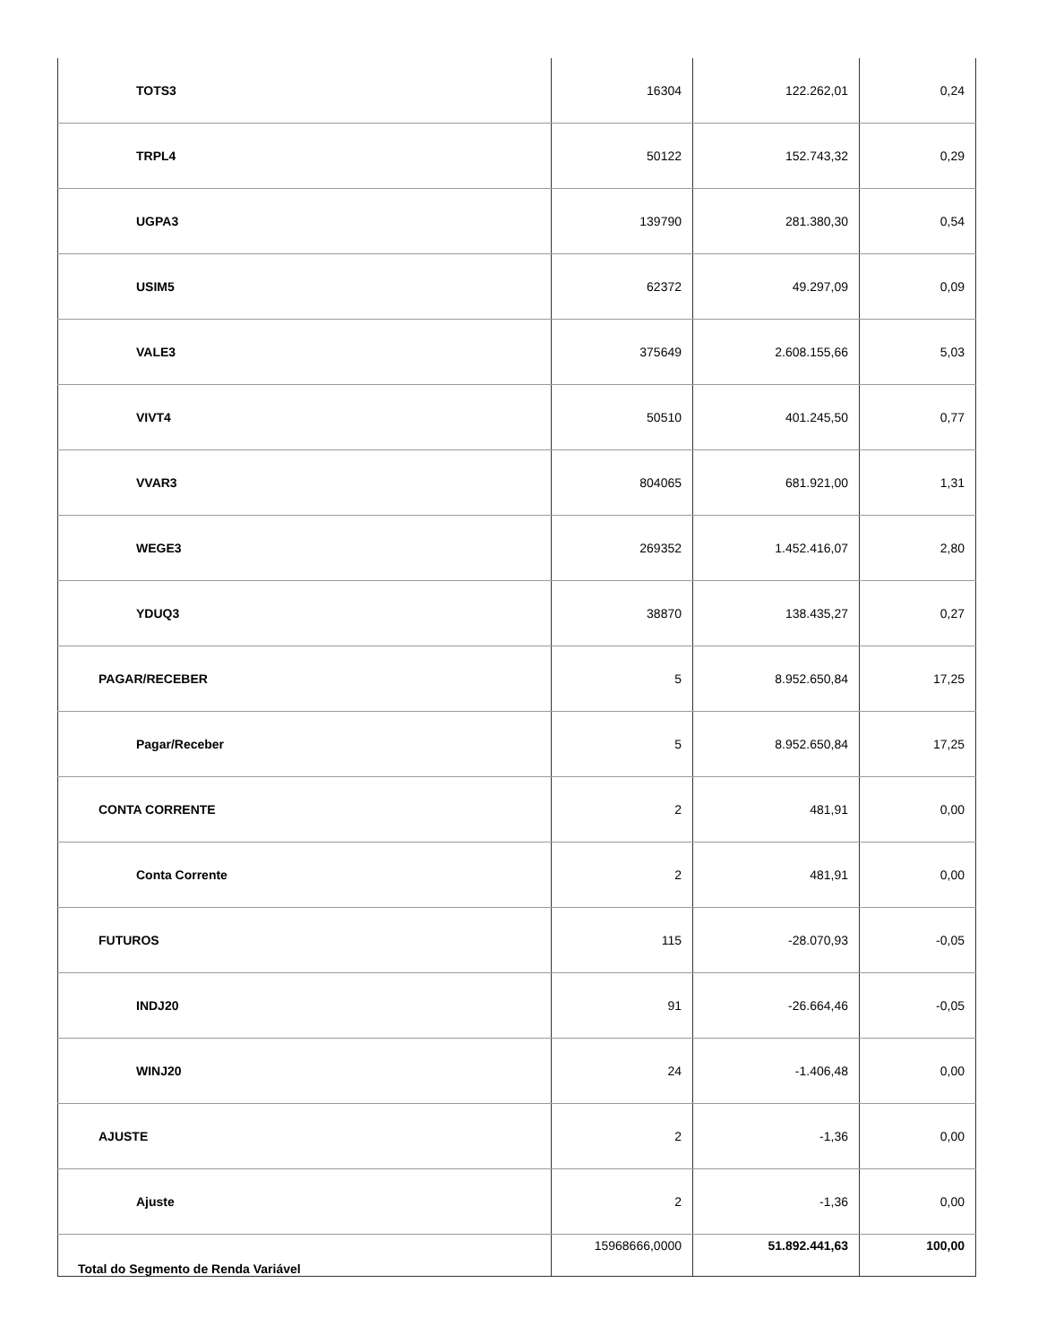| TOTS3 | 16304 | 122.262,01 | 0,24 |
| TRPL4 | 50122 | 152.743,32 | 0,29 |
| UGPA3 | 139790 | 281.380,30 | 0,54 |
| USIM5 | 62372 | 49.297,09 | 0,09 |
| VALE3 | 375649 | 2.608.155,66 | 5,03 |
| VIVT4 | 50510 | 401.245,50 | 0,77 |
| VVAR3 | 804065 | 681.921,00 | 1,31 |
| WEGE3 | 269352 | 1.452.416,07 | 2,80 |
| YDUQ3 | 38870 | 138.435,27 | 0,27 |
| PAGAR/RECEBER | 5 | 8.952.650,84 | 17,25 |
| Pagar/Receber | 5 | 8.952.650,84 | 17,25 |
| CONTA CORRENTE | 2 | 481,91 | 0,00 |
| Conta Corrente | 2 | 481,91 | 0,00 |
| FUTUROS | 115 | -28.070,93 | -0,05 |
| INDJ20 | 91 | -26.664,46 | -0,05 |
| WINJ20 | 24 | -1.406,48 | 0,00 |
| AJUSTE | 2 | -1,36 | 0,00 |
| Ajuste | 2 | -1,36 | 0,00 |
| Total do Segmento de Renda Variável | 15968666,0000 | 51.892.441,63 | 100,00 |